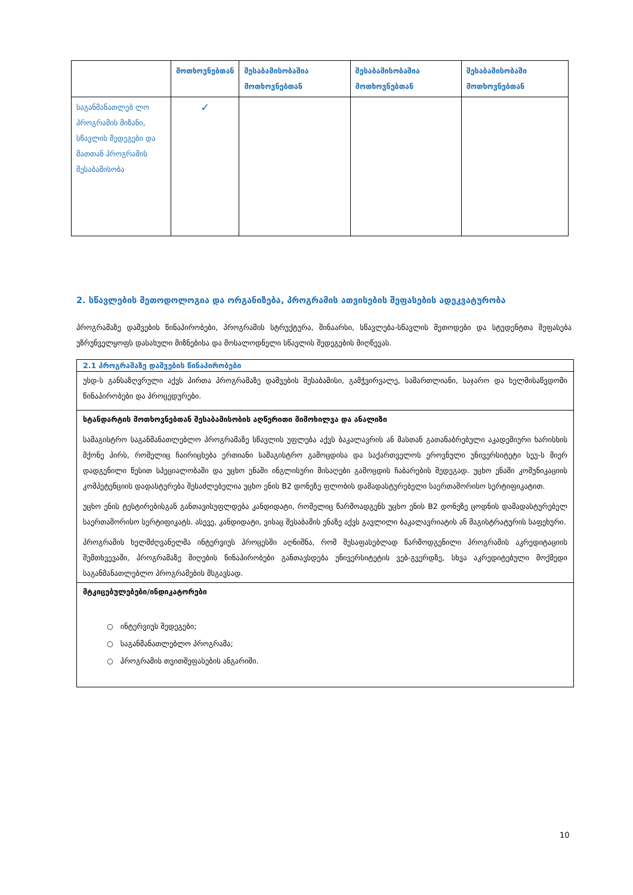| | მოთხოვნებთან | შესაბამისობაშია მოთხოვნებთან | შესაბამისობაშია მოთხოვნებთან | შესაბამისობაში მოთხოვნებთან |
| --- | --- | --- | --- | --- |
| საგანმანათლებ ლო პროგრამის მიზანი, სწავლის შედეგები და მათთან პროგრამის შესაბამისობა | ✓ | | | |
2. სწავლების მეთოდოლოგია და ორგანიზება, პროგრამის ათვისების შეფასების ადეკვატურობა
პროგრამაზე დაშვების წინაპირობები, პროგრამის სტრუქტურა, შინაარსი, სწავლება-სწავლის მეთოდები და სტუდენტთა შეფასება უზრუნველყოფს დასახული მიზნებისა და მოსალოდნელი სწავლის შედეგების მიღწევას.
| 2.1 პროგრამაზე დაშვების წინაპირობები |
| უსდ-ს განსაზღვრული აქვს პირთა პროგრამაზე დაშვების შესაბამისი, გამჭვირვალე, სამართლიანი, საჯარო და ხელმისაწვდომი წინაპირობები და პროცედურები. |
| სტანდარტის მოთხოვნებთან შესაბამისობის აღწერითი მიმოხილვა და ანალიზი სამაგისტრო საგანმანათლებლო პროგრამაზე სწავლის უფლება აქვს ბაკალავრის ან მასთან გათანაბრებული აკადემიური ხარისხის მქონე პირს, რომელიც ჩაირიცხება ერთიანი სამაგისტრო გამოცდისა და საქართველოს ეროვნული უნივერსიტეტი სეუ-ს მიერ დადგენილი წესით სპეციალობაში და უცხო ენაში ინგლისური მისაღები გამოცდის ჩაბარების შედეგად. უცხო ენაში კომუნიკაციის კომპეტენციის დადასტურება შესაძლებელია უცხო ენის B2 დონეზე ფლობის დამადასტურებელი საერთაშორისო სერტიფიკატით. უცხო ენის ტესტირებისგან განთავისუფლდება კანდიდატი, რომელიც წარმოადგენს უცხო ენის B2 დონეზე ცოდნის დამადასტურებელ საერთაშორისო სერტიფიკატს. ასევე, კანდიდატი, ვისაც შესაბამის ენაზე აქვს გავლილი ბაკალავრიატის ან მაგისტრატურის საფეხური. პროგრამის ხელმძღვანელმა ინტერვიუს პროცესში აღნიშნა, რომ შესაფასებლად წარმოდგენილი პროგრამის აკრედიტაციის შემთხვევაში, პროგრამაზე მიღების წინაპირობები განთავსდება უნივერსიტეტის ვებ-გვერდზე, სხვა აკრედიტებული მოქმედი საგანმანათლებლო პროგრამების მსგავსად. |
| მტკიცებულებები/ინდიკატორები ○ ინტერვიუს შედეგები; ○ საგანმანათლებლო პროგრამა; ○ პროგრამის თვითშეფასების ანგარიში. |
10